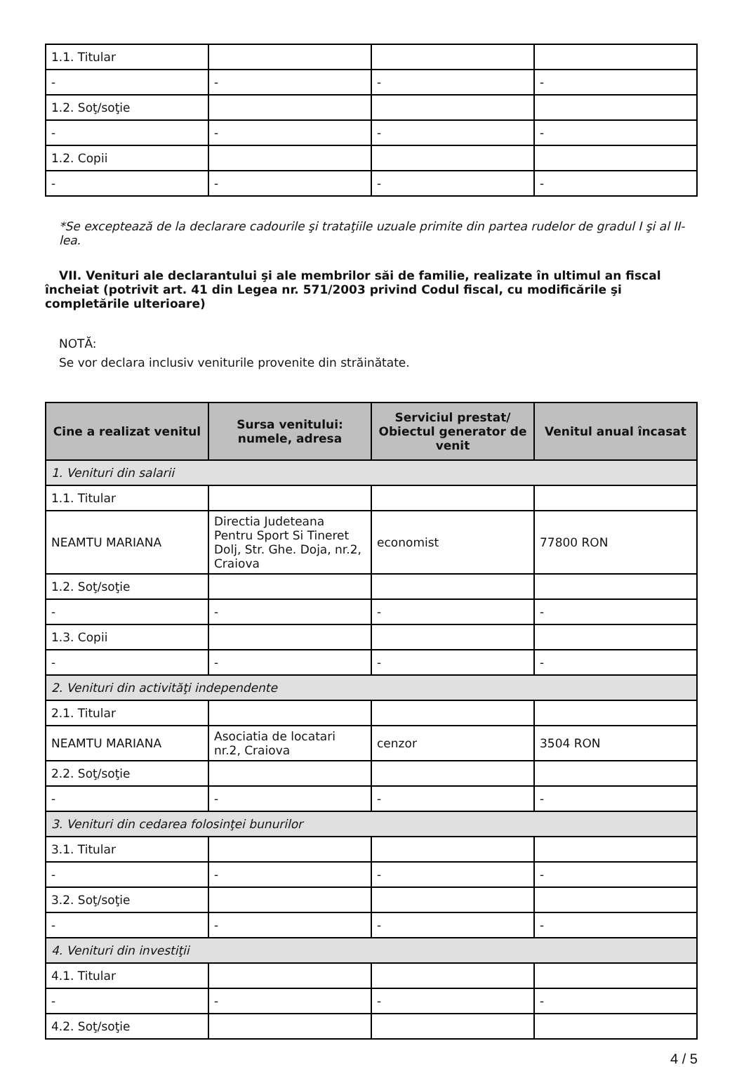| 1.1. Titular | | | |
| - | - | - | - |
| 1.2. Soţ/soţie | | | |
| - | - | - | - |
| 1.2. Copii | | | |
| - | - | - | - |
*Se exceptează de la declarare cadourile şi trataţiile uzuale primite din partea rudelor de gradul I şi al II-lea.
VII. Venituri ale declarantului şi ale membrilor săi de familie, realizate în ultimul an fiscal încheiat (potrivit art. 41 din Legea nr. 571/2003 privind Codul fiscal, cu modificările şi completările ulterioare)
NOTĂ:
Se vor declara inclusiv veniturile provenite din străinătate.
| Cine a realizat venitul | Sursa venitului: numele, adresa | Serviciul prestat/ Obiectul generator de venit | Venitul anual încasat |
| --- | --- | --- | --- |
| 1. Venituri din salarii | | | |
| 1.1. Titular | | | |
| NEAMTU MARIANA | Directia Judeteana Pentru Sport Si Tineret Dolj, Str. Ghe. Doja, nr.2, Craiova | economist | 77800 RON |
| 1.2. Soţ/soţie | | | |
| - | - | - | - |
| 1.3. Copii | | | |
| - | - | - | - |
| 2. Venituri din activităţi independente | | | |
| 2.1. Titular | | | |
| NEAMTU MARIANA | Asociatia de locatari nr.2, Craiova | cenzor | 3504 RON |
| 2.2. Soţ/soţie | | | |
| - | - | - | - |
| 3. Venituri din cedarea folosinţei bunurilor | | | |
| 3.1. Titular | | | |
| - | - | - | - |
| 3.2. Soţ/soţie | | | |
| - | - | - | - |
| 4. Venituri din investiţii | | | |
| 4.1. Titular | | | |
| - | - | - | - |
| 4.2. Soţ/soţie | | | |
4 / 5